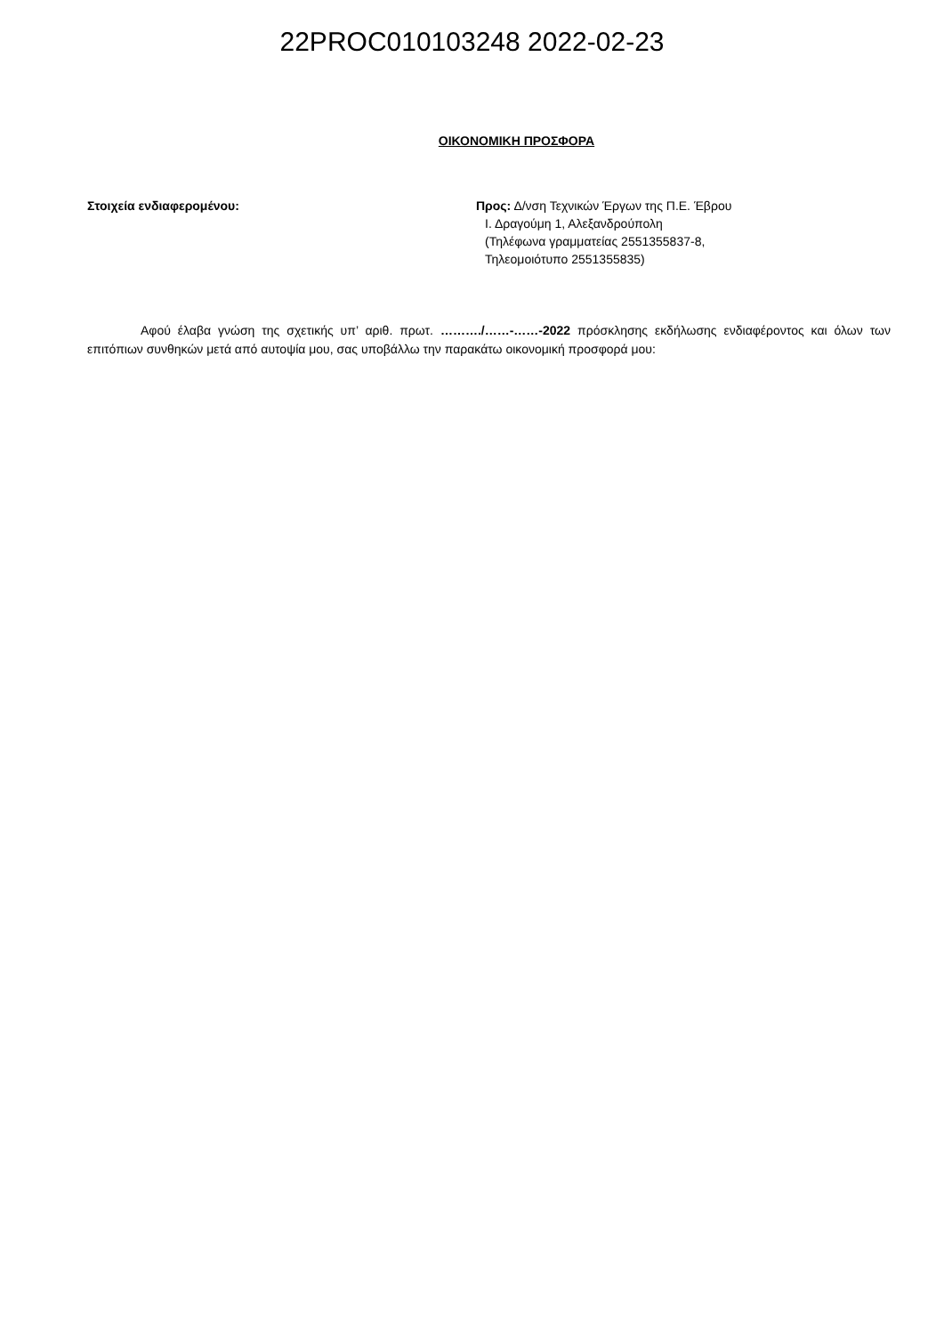22PROC010103248 2022-02-23
ΟΙΚΟΝΟΜΙΚΗ ΠΡΟΣΦΟΡΑ
Στοιχεία ενδιαφερομένου: Προς: Δ/νση Τεχνικών Έργων της Π.Ε. Έβρου
Ι. Δραγούμη 1, Αλεξανδρούπολη
(Τηλέφωνα γραμματείας 2551355837-8,
Τηλεομοιότυπο 2551355835)
Αφού έλαβα γνώση της σχετικής υπ’ αριθ. πρωτ. ………./……-……-2022 πρόσκλησης εκδήλωσης ενδιαφέροντος και όλων των επιτόπιων συνθηκών μετά από αυτοψία μου, σας υποβάλλω την παρακάτω οικονομική προσφορά μου: